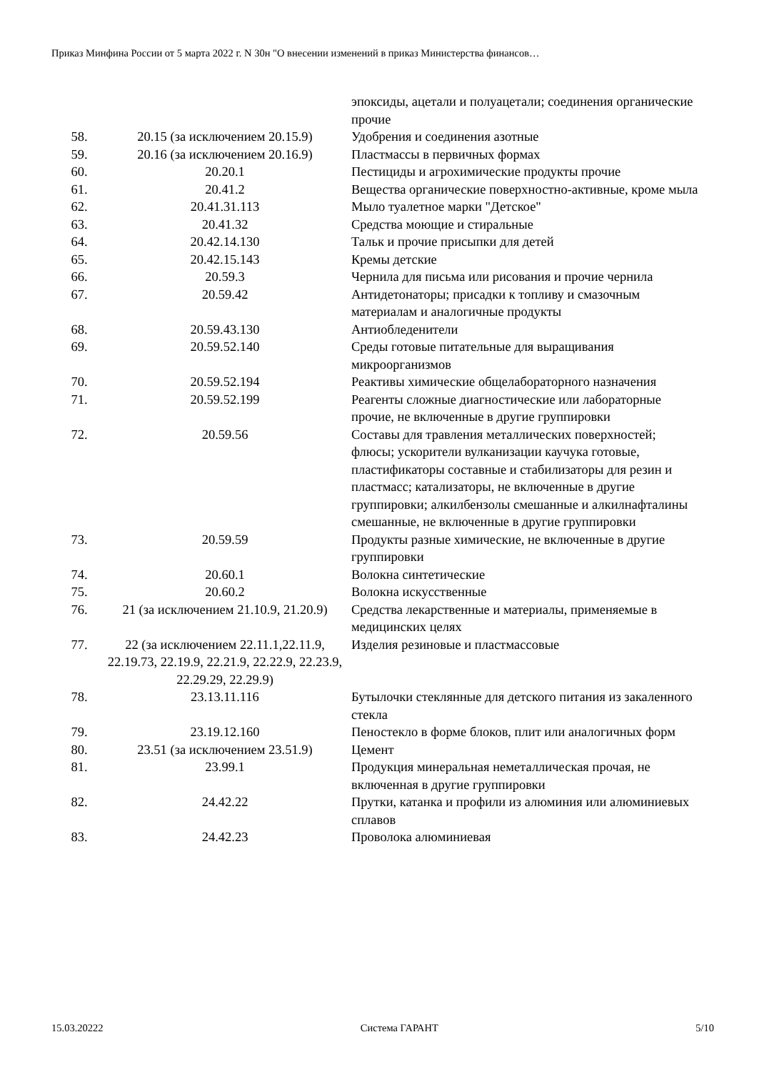Приказ Минфина России от 5 марта 2022 г. N 30н "О внесении изменений в приказ Министерства финансов…
| | | эпоксиды, ацетали и полуацетали; соединения органические прочие |
| 58. | 20.15 (за исключением 20.15.9) | Удобрения и соединения азотные |
| 59. | 20.16 (за исключением 20.16.9) | Пластмассы в первичных формах |
| 60. | 20.20.1 | Пестициды и агрохимические продукты прочие |
| 61. | 20.41.2 | Вещества органические поверхностно-активные, кроме мыла |
| 62. | 20.41.31.113 | Мыло туалетное марки "Детское" |
| 63. | 20.41.32 | Средства моющие и стиральные |
| 64. | 20.42.14.130 | Тальк и прочие присыпки для детей |
| 65. | 20.42.15.143 | Кремы детские |
| 66. | 20.59.3 | Чернила для письма или рисования и прочие чернила |
| 67. | 20.59.42 | Антидетонаторы; присадки к топливу и смазочным материалам и аналогичные продукты |
| 68. | 20.59.43.130 | Антиобледенители |
| 69. | 20.59.52.140 | Среды готовые питательные для выращивания микроорганизмов |
| 70. | 20.59.52.194 | Реактивы химические общелабораторного назначения |
| 71. | 20.59.52.199 | Реагенты сложные диагностические или лабораторные прочие, не включенные в другие группировки |
| 72. | 20.59.56 | Составы для травления металлических поверхностей; флюсы; ускорители вулканизации каучука готовые, пластификаторы составные и стабилизаторы для резин и пластмасс; катализаторы, не включенные в другие группировки; алкилбензолы смешанные и алкилнафталины смешанные, не включенные в другие группировки |
| 73. | 20.59.59 | Продукты разные химические, не включенные в другие группировки |
| 74. | 20.60.1 | Волокна синтетические |
| 75. | 20.60.2 | Волокна искусственные |
| 76. | 21 (за исключением 21.10.9, 21.20.9) | Средства лекарственные и материалы, применяемые в медицинских целях |
| 77. | 22 (за исключением 22.11.1,22.11.9, 22.19.73, 22.19.9, 22.21.9, 22.22.9, 22.23.9, 22.29.29, 22.29.9) | Изделия резиновые и пластмассовые |
| 78. | 23.13.11.116 | Бутылочки стеклянные для детского питания из закаленного стекла |
| 79. | 23.19.12.160 | Пеностекло в форме блоков, плит или аналогичных форм |
| 80. | 23.51 (за исключением 23.51.9) | Цемент |
| 81. | 23.99.1 | Продукция минеральная неметаллическая прочая, не включенная в другие группировки |
| 82. | 24.42.22 | Прутки, катанка и профили из алюминия или алюминиевых сплавов |
| 83. | 24.42.23 | Проволока алюминиевая |
15.03.20222 Система ГАРАНТ 5/10